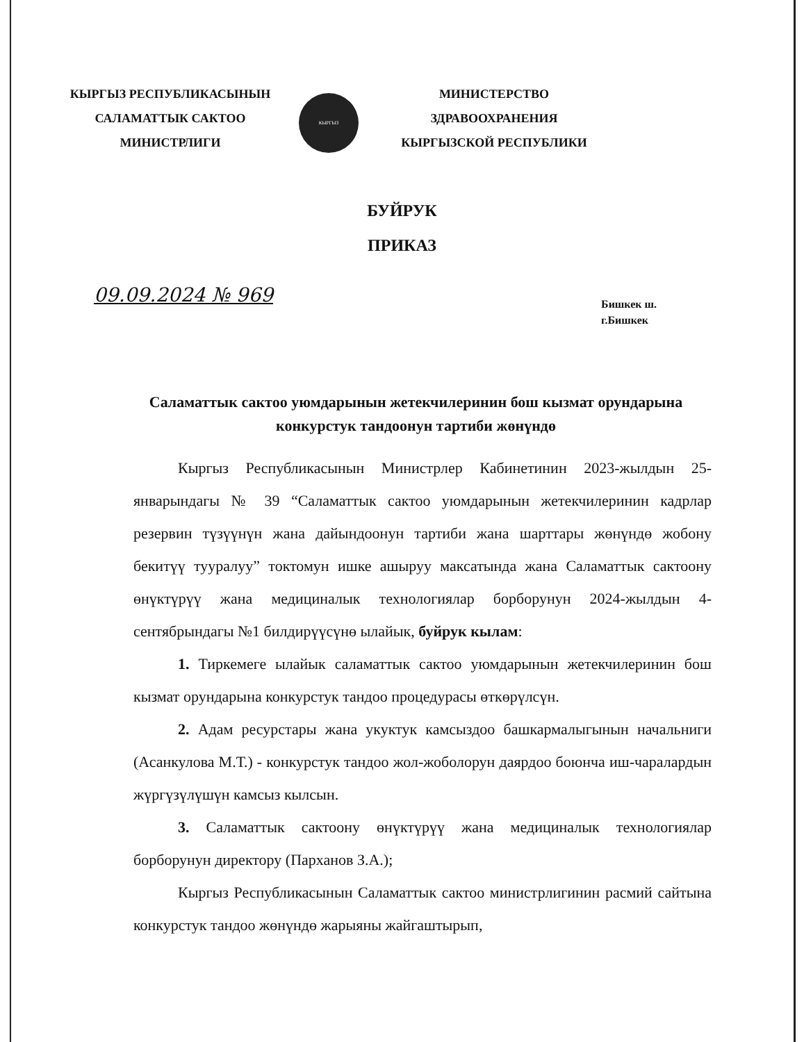КЫРГЫЗ РЕСПУБЛИКАСЫНЫН
САЛАМАТТЫК САКТОО
МИНИСТРЛИГИ
КЫРГЫЗ
МИНИСТЕРСТВО
ЗДРАВООХРАНЕНИЯ
КЫРГЫЗСКОЙ РЕСПУБЛИКИ
БУЙРУК
ПРИКАЗ
09.09.2024 № 969
Бишкек ш.
г.Бишкек
Саламаттык сактоо уюмдарынын жетекчилеринин бош кызмат орундарына конкурстук тандоонун тартиби жөнүндө
Кыргыз Республикасынын Министрлер Кабинетинин 2023-жылдын 25-январындагы № 39 “Саламаттык сактоо уюмдарынын жетекчилеринин кадрлар резервин түзүүнүн жана дайындоонун тартиби жана шарттары жөнүндө жобону бекитүү тууралуу” токтомун ишке ашыруу максатында жана Саламаттык сактоону өнүктүрүү жана медициналык технологиялар борборунун 2024-жылдын 4-сентябрындагы №1 билдирүүсүнө ылайык, буйрук кылам:
1. Тиркемеге ылайык саламаттык сактоо уюмдарынын жетекчилеринин бош кызмат орундарына конкурстук тандоо процедурасы өткөрүлсүн.
2. Адам ресурстары жана укуктук камсыздоо башкармалыгынын начальниги (Асанкулова М.Т.) - конкурстук тандоо жол-жоболорун даярдоо боюнча иш-чаралардын жүргүзүлүшүн камсыз кылсын.
3. Саламаттык сактоону өнүктүрүү жана медициналык технологиялар борборунун директору (Парханов З.А.);
Кыргыз Республикасынын Саламаттык сактоо министрлигинин расмий сайтына конкурстук тандоо жөнүндө жарыяны жайгаштырып,